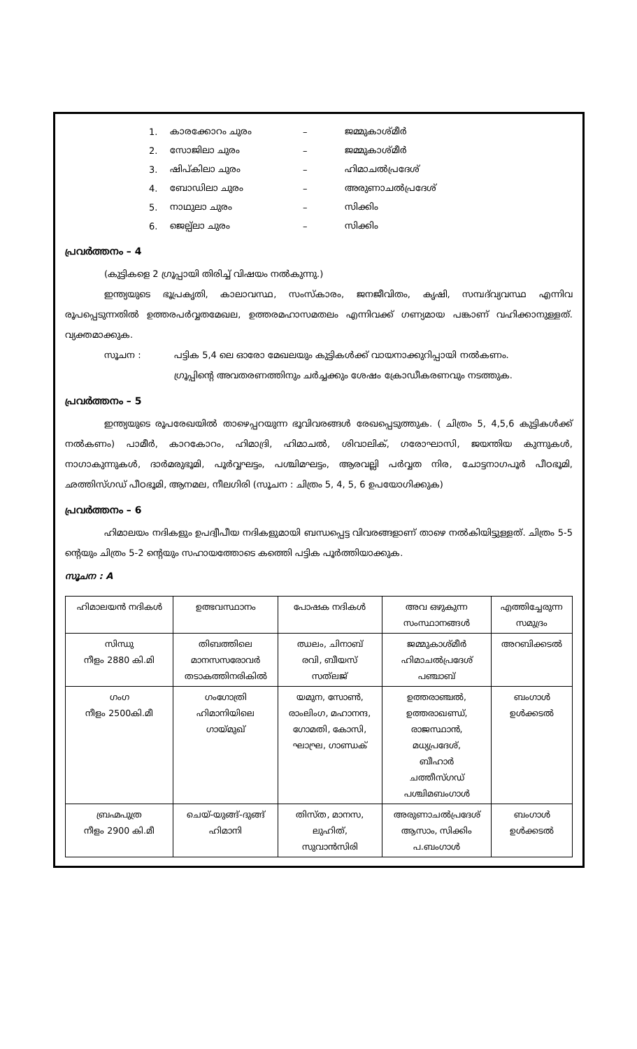1. കാരക്കോറം ചുരം – ജമ്മുകാശ്മീർ
2. സോജിലാ ചുരം – ജമ്മുകാശ്മീർ
3. ഷിപ്കിലാ ചുരം – ഹിമാചൽപ്രദേശ്
4. ബോഡിലാ ചുരം – അരുണാചൽപ്രദേശ്
5. നാഥുലാ ചുരം – സിക്കിം
6. ജെല്പ്ലാ ചുരം – സിക്കിം
പ്രവർത്തനം – 4
(കുട്ടികളെ 2 ഗ്രൂപ്പായി തിരിച്ച് വിഷയം നൽകുന്നു.)
ഇന്ത്യയുടെ ഭൂപ്രകൃതി, കാലാവസ്ഥ, സംസ്കാരം, ജനജീവിതം, കൃഷി, സമ്പദ്‌വ്യവസ്ഥ എന്നിവ രൂപപ്പെടുന്നതിൽ ഉത്തരപർവ്വതമേഖല, ഉത്തരമഹാസമതലം എന്നിവക്ക് ഗണ്യമായ പങ്കാണ് വഹിക്കാനുള്ളത്. വ്യക്തമാക്കുക.
സൂചന : പട്ടിക 5,4 ലെ ഓരോ മേഖലയും കുട്ടികൾക്ക് വായനാക്കുറിപ്പായി നൽകണം.
ഗ്രൂപ്പിന്റെ അവതരണത്തിനും ചർച്ചക്കും ശേഷം ക്രോഡീകരണവും നടത്തുക.
പ്രവർത്തനം – 5
ഇന്ത്യയുടെ രൂപരേഖയിൽ താഴെപ്പറയുന്ന ഭൂവിവരങ്ങൾ രേഖപ്പെടുത്തുക. ( ചിത്രം 5, 4,5,6 കുട്ടികൾക്ക് നൽകണം) പാമീർ, കാറകോറം, ഹിമാദ്രി, ഹിമാചൽ, ശിവാലിക്, ഗരോഘാസി, ജയന്തിയ കുന്നുകൾ, നാഗാകുന്നുകൾ, ദാർമരുഭൂമി, പൂർവ്വഘട്ടം, പശ്ചിമഘട്ടം, ആരവല്ലി പർവ്വത നിര, ചോട്ടനാഗപൂർ പീഠഭൂമി, ഛത്തിസ്ഗഡ് പീഠഭൂമി, ആനമല, നീലഗിരി (സൂചന : ചിത്രം 5, 4, 5, 6 ഉപയോഗിക്കുക)
പ്രവർത്തനം – 6
ഹിമാലയം നദികളും ഉപദ്വീപീയ നദികളുമായി ബന്ധപ്പെട്ട വിവരങ്ങളാണ് താഴെ നൽകിയിട്ടുള്ളത്. ചിത്രം 5-5 ന്റെയും ചിത്രം 5-2 ന്റെയും സഹായത്തോടെ കത്തെി പട്ടിക പൂർത്തിയാക്കുക.
സൂചന : A
| ഹിമാലയൻ നദികൾ | ഉത്ഭവസ്ഥാനം | പോഷക നദികൾ | അവ ഒഴുകുന്ന സംസ്ഥാനങ്ങൾ | എത്തിച്ചേരുന്ന സമുദ്രം |
| --- | --- | --- | --- | --- |
| സിന്ധു നീളം 2880 കി.മി | തിബത്തിലെ മാനസസരോവർ തടാകത്തിനരികിൽ | ഝലം, ചിനാബ് രവി, ബീയസ് സത്‌ലജ് | ജമ്മുകാശ്മീർ ഹിമാചൽപ്രദേശ് പഞ്ചാബ് | അറബിക്കടൽ |
| ഗംഗ നീളം 2500കി.മീ | ഗംഗോത്രി ഹിമാനിയിലെ ഗായ്മുഖ് | യമുന, സോൺ, രാംലിംഗ, മഹാനന്ദ, ഗോമതി, കോസി, ഘാഘ്ര, ഗാണ്ഡക് | ഉത്തരാഞ്ചൽ, ഉത്തരാഖണ്ഡ്, രാജസ്ഥാൻ, മധ്യപ്രദേശ്, ബീഹാർ ചത്തീസ്ഗഡ് പശ്ചിമബംഗാൾ | ബംഗാൾ ഉൾക്കടൽ |
| ബ്രഹ്മപുത്ര നീളം 2900 കി.മീ | ചെയ്-യുങ്ങ്-ദുങ്ങ് ഹിമാനി | തിസ്ത, മാനസ, ലുഹിത്, സുവാൻസിരി | അരുണാചൽപ്രദേശ് ആസാം, സിക്കിം പ.ബംഗാൾ | ബംഗാൾ ഉൾക്കടൽ |